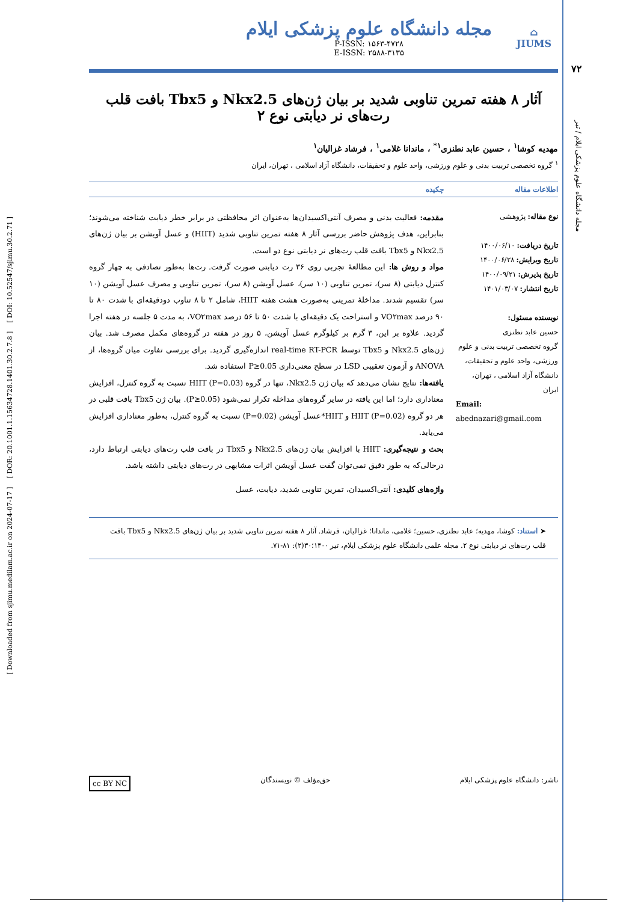[ Downloaded from sjimu.medilam.ac.ir on 2024-07-17 ] [ DOR: 20.1001.1.15634728.1401.30.2.7.8 ] [ DOI: 10.52547/sjimu.30.2.71 ]
۷۲
مجله دانشگاه علوم پزشکی ایلام / تیر
⌂
JIUMS
مجله دانشگاه علوم پزشکی ایلام
P-ISSN: ۱۵۶۳-۴۷۲۸
E-ISSN: ۲۵۸۸-۳۱۳۵
آثار ۸ هفته تمرین تناوبی شدید بر بیان ژن‌های Nkx2.5 و Tbx5 بافت قلب رت‌های نر دیابتی نوع ۲
مهدیه کوشا<sup>۱</sup> ، حسین عابد نطنزی<sup>۱*</sup> ، ماندانا غلامی<sup>۱</sup> ، فرشاد غزالیان<sup>۱</sup>
<sup>۱</sup> گروه تخصصی تربیت بدنی و علوم ورزشی، واحد علوم و تحقیقات، دانشگاه آزاد اسلامی ، تهران، ایران
اطلاعات مقاله چکیده
نوع مقاله: پژوهشی
تاریخ دریافت: ۱۴۰۰/۰۶/۱۰
تاریخ ویرایش: ۱۴۰۰/۰۶/۲۸
تاریخ پذیرش: ۱۴۰۰/۰۹/۲۱
تاریخ انتشار: ۱۴۰۱/۰۳/۰۷
نویسنده مسئول:
حسین عابد نطنزی
گروه تخصصی تربیت بدنی و علوم ورزشی، واحد علوم و تحقیقات، دانشگاه آزاد اسلامی ، تهران، ایران
Email:
abednazari@gmail.com
مقدمه: فعالیت بدنی و مصرف آنتی‌اکسیدان‌ها به‌عنوان اثر محافظتی در برابر خطر دیابت شناخته می‌شوند؛ بنابراین، هدف پژوهش حاضر بررسی آثار ۸ هفته تمرین تناوبی شدید (HIIT) و عسل آویشن بر بیان ژن‌های Nkx2.5 و Tbx5 بافت قلب رت‌های نر دیابتی نوع دو است.
مواد و روش ها: این مطالعهٔ تجربی روی ۳۶ رت دیابتی صورت گرفت. رت‌ها به‌طور تصادفی به چهار گروه کنترل دیابتی (۸ سر)، تمرین تناوبی (۱۰ سر)، عسل آویشن (۸ سر)، تمرین تناوبی و مصرف عسل آویشن (۱۰ سر) تقسیم شدند. مداخلهٔ تمرینی به‌صورت هشت هفته HIIT، شامل ۲ تا ۸ تناوب دودقیقه‌ای با شدت ۸۰ تا ۹۰ درصد VO۲max و استراحت یک دقیقه‌ای با شدت ۵۰ تا ۵۶ درصد VO۲max، به مدت ۵ جلسه در هفته اجرا گردید. علاوه بر این، ۳ گرم بر کیلوگرم عسل آویشن، ۵ روز در هفته در گروه‌های مکمل مصرف شد. بیان ژن‌های Nkx2.5 و Tbx5 توسط real-time RT-PCR اندازه‌گیری گردید. برای بررسی تفاوت میان گروه‌ها، از ANOVA و آزمون تعقیبی LSD در سطح معنی‌داری P≥0.05 استفاده شد.
یافته‌ها: نتایج نشان می‌دهد که بیان ژن Nkx2.5، تنها در گروه HIIT (P=0.03) نسبت به گروه کنترل، افزایش معناداری دارد؛ اما این یافته در سایر گروه‌های مداخله تکرار نمی‌شود (P≥0.05). بیان ژن Tbx5 بافت قلبی در هر دو گروه HIIT (P=0.02) و HIIT*عسل آویشن (P=0.02) نسبت به گروه کنترل، به‌طور معناداری افزایش می‌یابد.
بحث و نتیجه‌گیری: HIIT با افزایش بیان ژن‌های Nkx2.5 و Tbx5 در بافت قلب رت‌های دیابتی ارتباط دارد، درحالی‌که به طور دقیق نمی‌توان گفت عسل آویشن اثرات مشابهی در رت‌های دیابتی داشته باشد.
واژه‌های کلیدی: آنتی‌اکسیدان، تمرین تناوبی شدید، دیابت، عسل
➤ استناد: کوشا، مهدیه؛ عابد نطنزی، حسین؛ غلامی، ماندانا؛ غزالیان، فرشاد. آثار ۸ هفته تمرین تناوبی شدید بر بیان ژن‌های Nkx2.5 و Tbx5 بافت قلب رت‌های نر دیابتی نوع ۲. مجله علمی دانشگاه علوم پزشکی ایلام، تیر ۱۴۰۰؛۳۰(۲): ۸۱-۷۱.
ناشر: دانشگاه علوم پزشکی ایلام حق‌مؤلف © نویسندگان cc BY NC